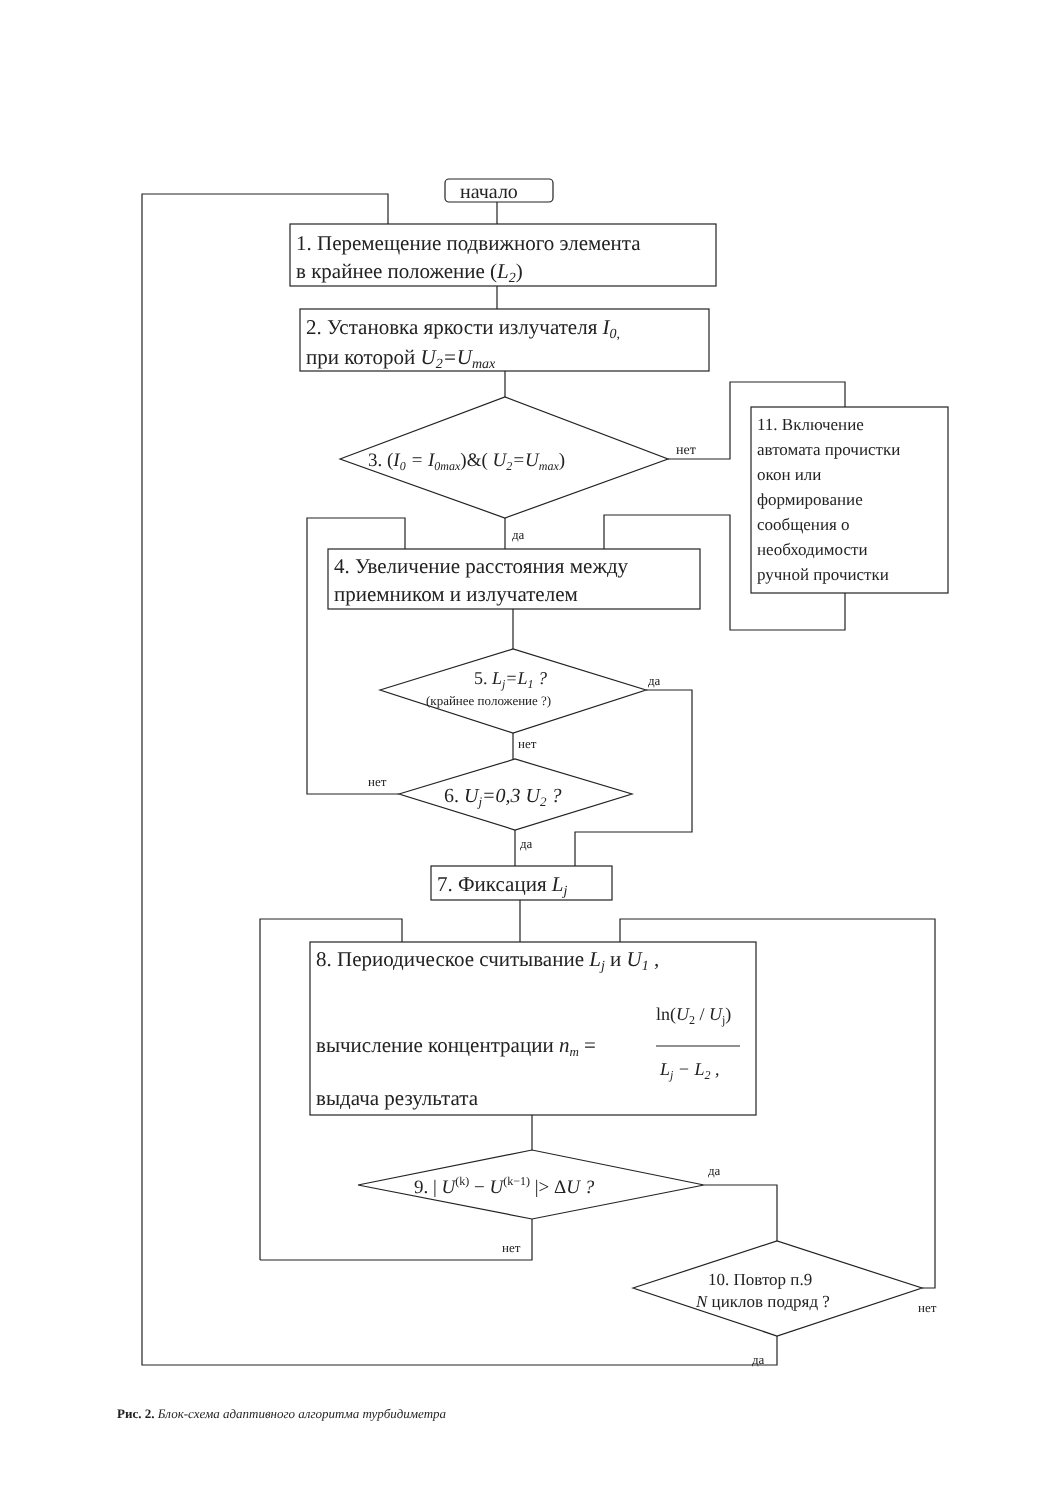начало
1. Перемещение подвижного элемента
в крайнее положение (L2)
2. Установка яркости излучателя I0,
при которой U2=Umax
3. (I0 = I0max)&( U2=Umax)
нет
11. Включение
автомата прочистки
окон или
формирование
сообщения о
необходимости
ручной прочистки
да
4. Увеличение расстояния между
приемником и излучателем
5. Lj=L1 ?
(крайнее положение ?)
да
нет
нет
6. Uj=0,3 U2 ?
да
7. Фиксация Lj
8. Периодическое считывание Lj и U1 ,
ln(U2 / Uj)
вычисление концентрации nm =
Lj − L2 ,
выдача результата
9. | U(k) − U(k−1) |> ΔU ?
да
нет
10. Повтор п.9
N циклов подряд ?
нет
да
Рис. 2. Блок-схема адаптивного алгоритма турбидиметра